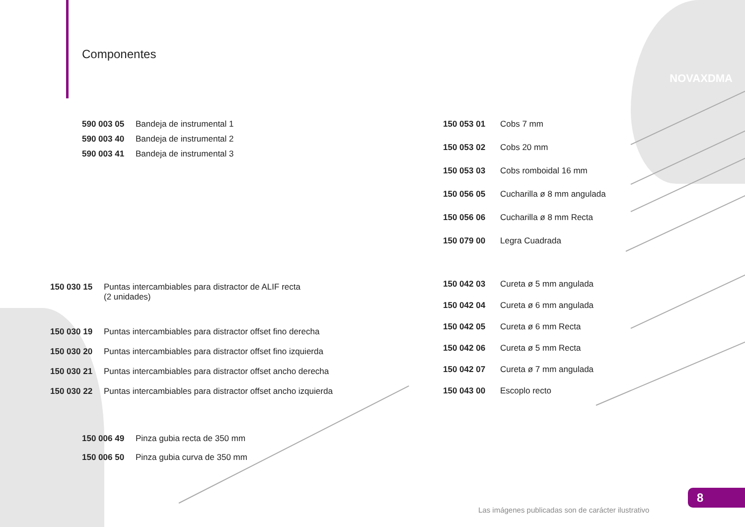Componentes
NOVAXDMA
590 003 05 Bandeja de instrumental 1
590 003 40 Bandeja de instrumental 2
590 003 41 Bandeja de instrumental 3
150 053 01 Cobs 7 mm
150 053 02 Cobs 20 mm
150 053 03 Cobs romboidal 16 mm
150 056 05 Cucharilla ø 8 mm angulada
150 056 06 Cucharilla ø 8 mm Recta
150 079 00 Legra Cuadrada
150 042 03 Cureta ø 5 mm angulada
150 042 04 Cureta ø 6 mm angulada
150 042 05 Cureta ø 6 mm Recta
150 042 06 Cureta ø 5 mm Recta
150 042 07 Cureta ø 7 mm angulada
150 043 00 Escoplo recto
150 030 15 Puntas intercambiables para distractor de ALIF recta
(2 unidades)
150 030 19 Puntas intercambiables para distractor offset fino derecha
150 030 20 Puntas intercambiables para distractor offset fino izquierda
150 030 21 Puntas intercambiables para distractor offset ancho derecha
150 030 22 Puntas intercambiables para distractor offset ancho izquierda
150 006 49 Pinza gubia recta de 350 mm
150 006 50 Pinza gubia curva de 350 mm
8
Las imágenes publicadas son de carácter ilustrativo